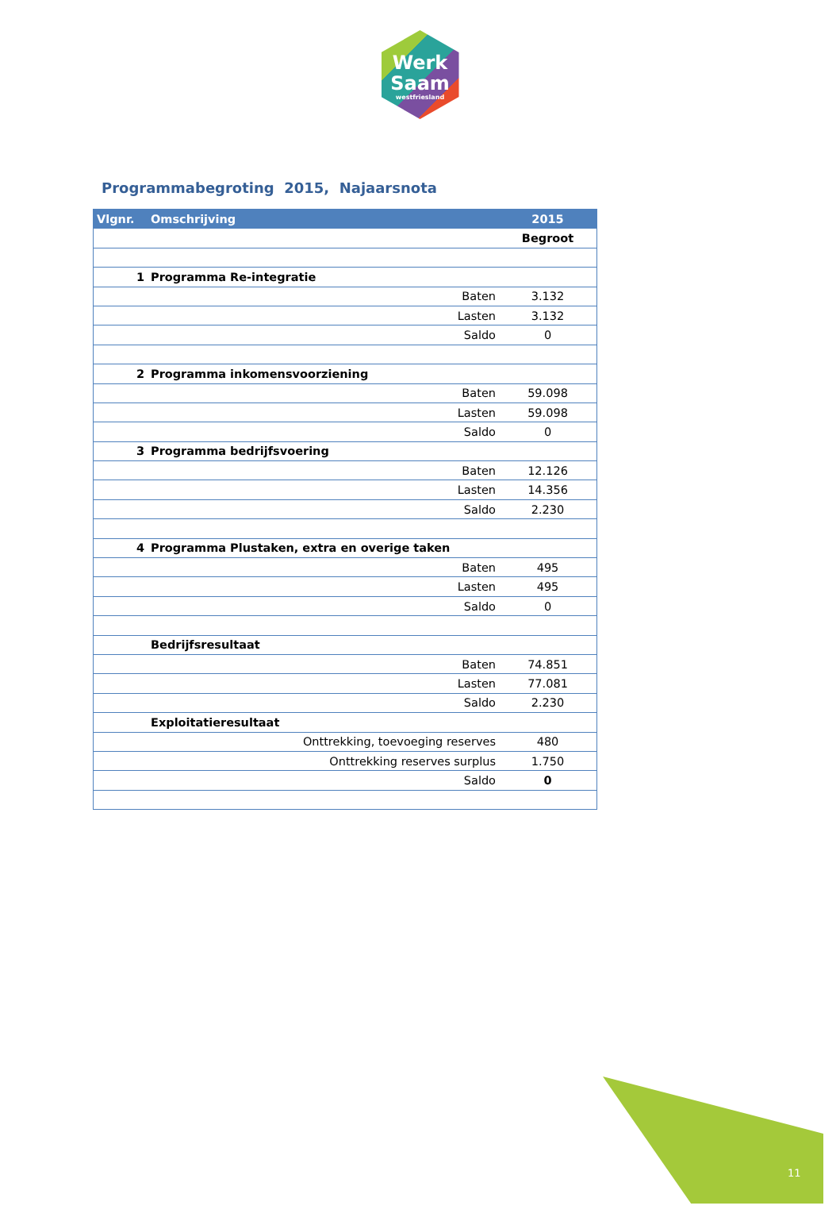Werk
Saam
westfriesland
Programmabegroting 2015, Najaarsnota
| Vlgnr. | Omschrijving | | 2015 |
| --- | --- | --- | --- |
| | | | Begroot |
| 1 | Programma Re-integratie | | |
| | Baten | | 3.132 |
| | Lasten | | 3.132 |
| | Saldo | | 0 |
| 2 | Programma inkomensvoorziening | | |
| | Baten | | 59.098 |
| | Lasten | | 59.098 |
| | Saldo | | 0 |
| 3 | Programma bedrijfsvoering | | |
| | Baten | | 12.126 |
| | Lasten | | 14.356 |
| | Saldo | | 2.230 |
| 4 | Programma Plustaken, extra en overige taken | | |
| | Baten | | 495 |
| | Lasten | | 495 |
| | Saldo | | 0 |
| | Bedrijfsresultaat | | |
| | Baten | | 74.851 |
| | Lasten | | 77.081 |
| | Saldo | | 2.230 |
| | Exploitatieresultaat | | |
| | Onttrekking, toevoeging reserves | | 480 |
| | Onttrekking reserves surplus | | 1.750 |
| | Saldo | | 0 |
11